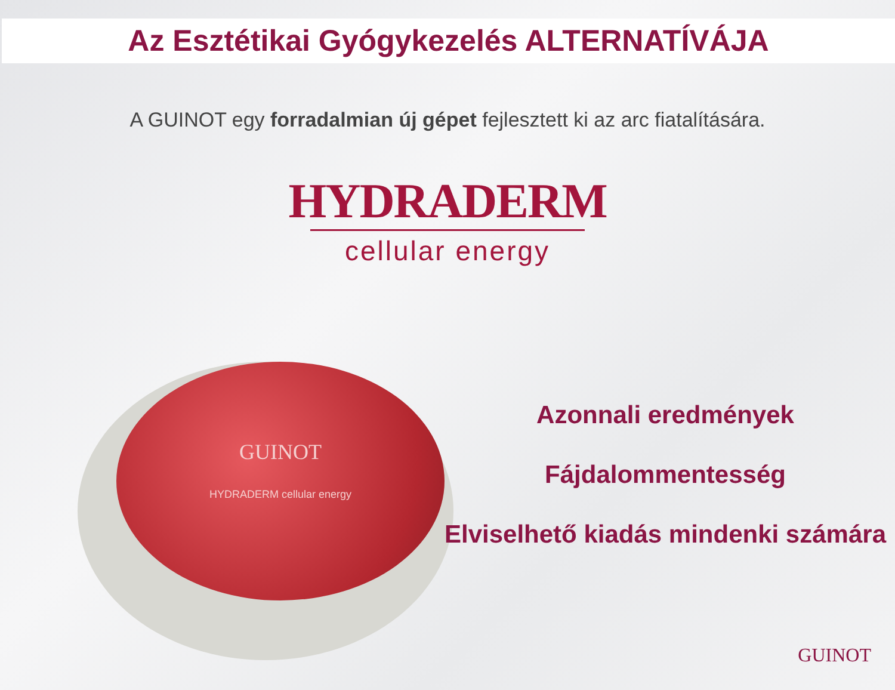Az Esztétikai Gyógykezelés ALTERNATÍVÁJA
A GUINOT egy forradalmian új gépet fejlesztett ki az arc fiatalítására.
HYDRADERM
cellular energy
GUINOT
HYDRADERM cellular energy
Azonnali eredmények
Fájdalommentesség
Elviselhető kiadás mindenki számára
GUINOT